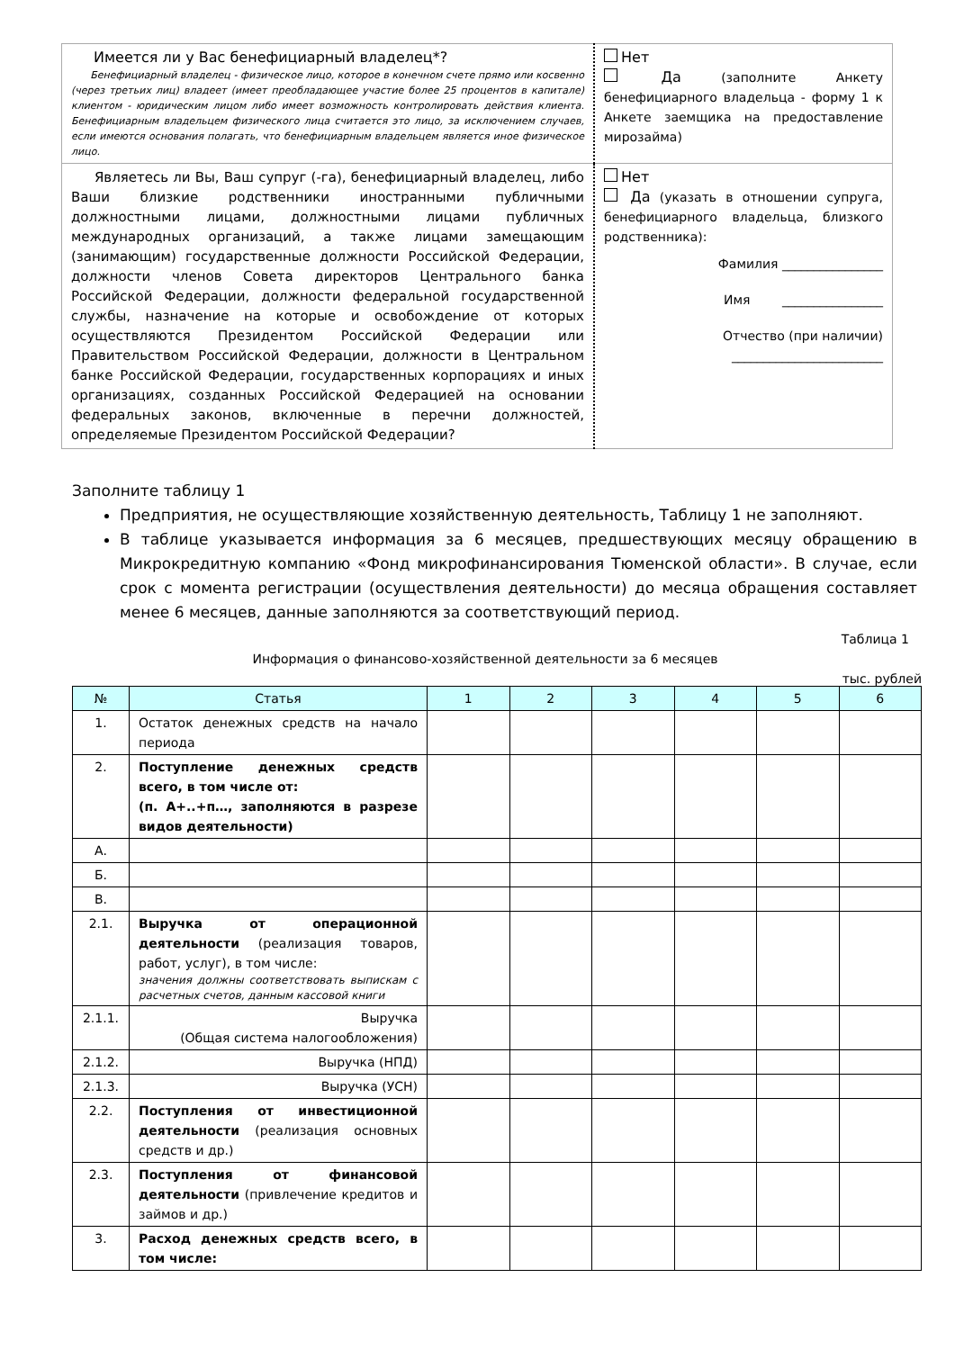| Имеется ли у Вас бенефициарный владелец*? Бенефициарный владелец - физическое лицо, которое в конечном счете прямо или косвенно (через третьих лиц) владеет (имеет преобладающее участие более 25 процентов в капитале) клиентом - юридическим лицом либо имеет возможность контролировать действия клиента. Бенефициарным владельцем физического лица считается это лицо, за исключением случаев, если имеются основания полагать, что бенефициарным владельцем является иное физическое лицо. | Нет Да (заполните Анкету бенефициарного владельца - форму 1 к Анкете заемщика на предоставление мирозайма) |
| Являетесь ли Вы, Ваш супруг (-га), бенефициарный владелец, либо Ваши близкие родственники иностранными публичными должностными лицами, должностными лицами публичных международных организаций, а также лицами замещающим (занимающим) государственные должности Российской Федерации, должности членов Совета директоров Центрального банка Российской Федерации, должности федеральной государственной службы, назначение на которые и освобождение от которых осуществляются Президентом Российской Федерации или Правительством Российской Федерации, должности в Центральном банке Российской Федерации, государственных корпорациях и иных организациях, созданных Российской Федерацией на основании федеральных законов, включенные в перечни должностей, определяемые Президентом Российской Федерации? | Нет Да (указать в отношении супруга, бенефициарного владельца, близкого родственника): Фамилия ________________ Имя ________________ Отчество (при наличии) ________________________ |
Заполните таблицу 1
Предприятия, не осуществляющие хозяйственную деятельность, Таблицу 1 не заполняют.
В таблице указывается информация за 6 месяцев, предшествующих месяцу обращению в Микрокредитную компанию «Фонд микрофинансирования Тюменской области». В случае, если срок с момента регистрации (осуществления деятельности) до месяца обращения составляет менее 6 месяцев, данные заполняются за соответствующий период.
Таблица 1
Информация о финансово-хозяйственной деятельности за 6 месяцев
тыс. рублей
| № | Статья | 1 | 2 | 3 | 4 | 5 | 6 |
| --- | --- | --- | --- | --- | --- | --- | --- |
| 1. | Остаток денежных средств на начало периода | | | | | | |
| 2. | Поступление денежных средств всего, в том числе от: (п. А+..+п…, заполняются в разрезе видов деятельности) | | | | | | |
| А. | | | | | | | |
| Б. | | | | | | | |
| В. | | | | | | | |
| 2.1. | Выручка от операционной деятельности (реализация товаров, работ, услуг), в том числе: значения должны соответствовать выпискам с расчетных счетов, данным кассовой книги | | | | | | |
| 2.1.1. | Выручка (Общая система налогообложения) | | | | | | |
| 2.1.2. | Выручка (НПД) | | | | | | |
| 2.1.3. | Выручка (УСН) | | | | | | |
| 2.2. | Поступления от инвестиционной деятельности (реализация основных средств и др.) | | | | | | |
| 2.3. | Поступления от финансовой деятельности (привлечение кредитов и займов и др.) | | | | | | |
| 3. | Расход денежных средств всего, в том числе: | | | | | | |